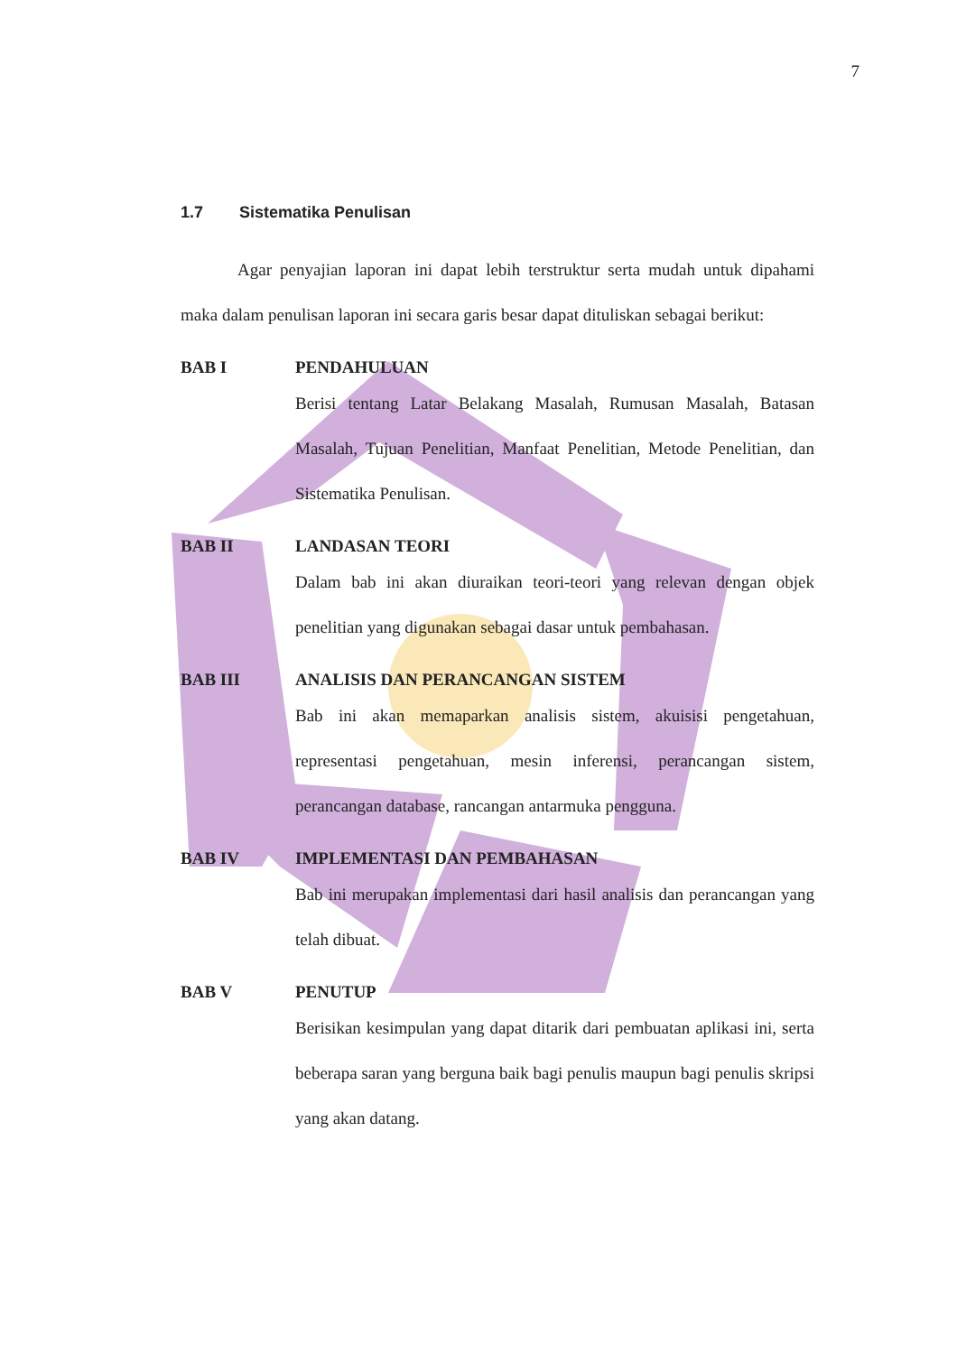7
1.7 Sistematika Penulisan
Agar penyajian laporan ini dapat lebih terstruktur serta mudah untuk dipahami maka dalam penulisan laporan ini secara garis besar dapat dituliskan sebagai berikut:
BAB I PENDAHULUAN
Berisi tentang Latar Belakang Masalah, Rumusan Masalah, Batasan Masalah, Tujuan Penelitian, Manfaat Penelitian, Metode Penelitian, dan Sistematika Penulisan.
BAB II LANDASAN TEORI
Dalam bab ini akan diuraikan teori-teori yang relevan dengan objek penelitian yang digunakan sebagai dasar untuk pembahasan.
BAB III ANALISIS DAN PERANCANGAN SISTEM
Bab ini akan memaparkan analisis sistem, akuisisi pengetahuan, representasi pengetahuan, mesin inferensi, perancangan sistem, perancangan database, rancangan antarmuka pengguna.
BAB IV IMPLEMENTASI DAN PEMBAHASAN
Bab ini merupakan implementasi dari hasil analisis dan perancangan yang telah dibuat.
BAB V PENUTUP
Berisikan kesimpulan yang dapat ditarik dari pembuatan aplikasi ini, serta beberapa saran yang berguna baik bagi penulis maupun bagi penulis skripsi yang akan datang.